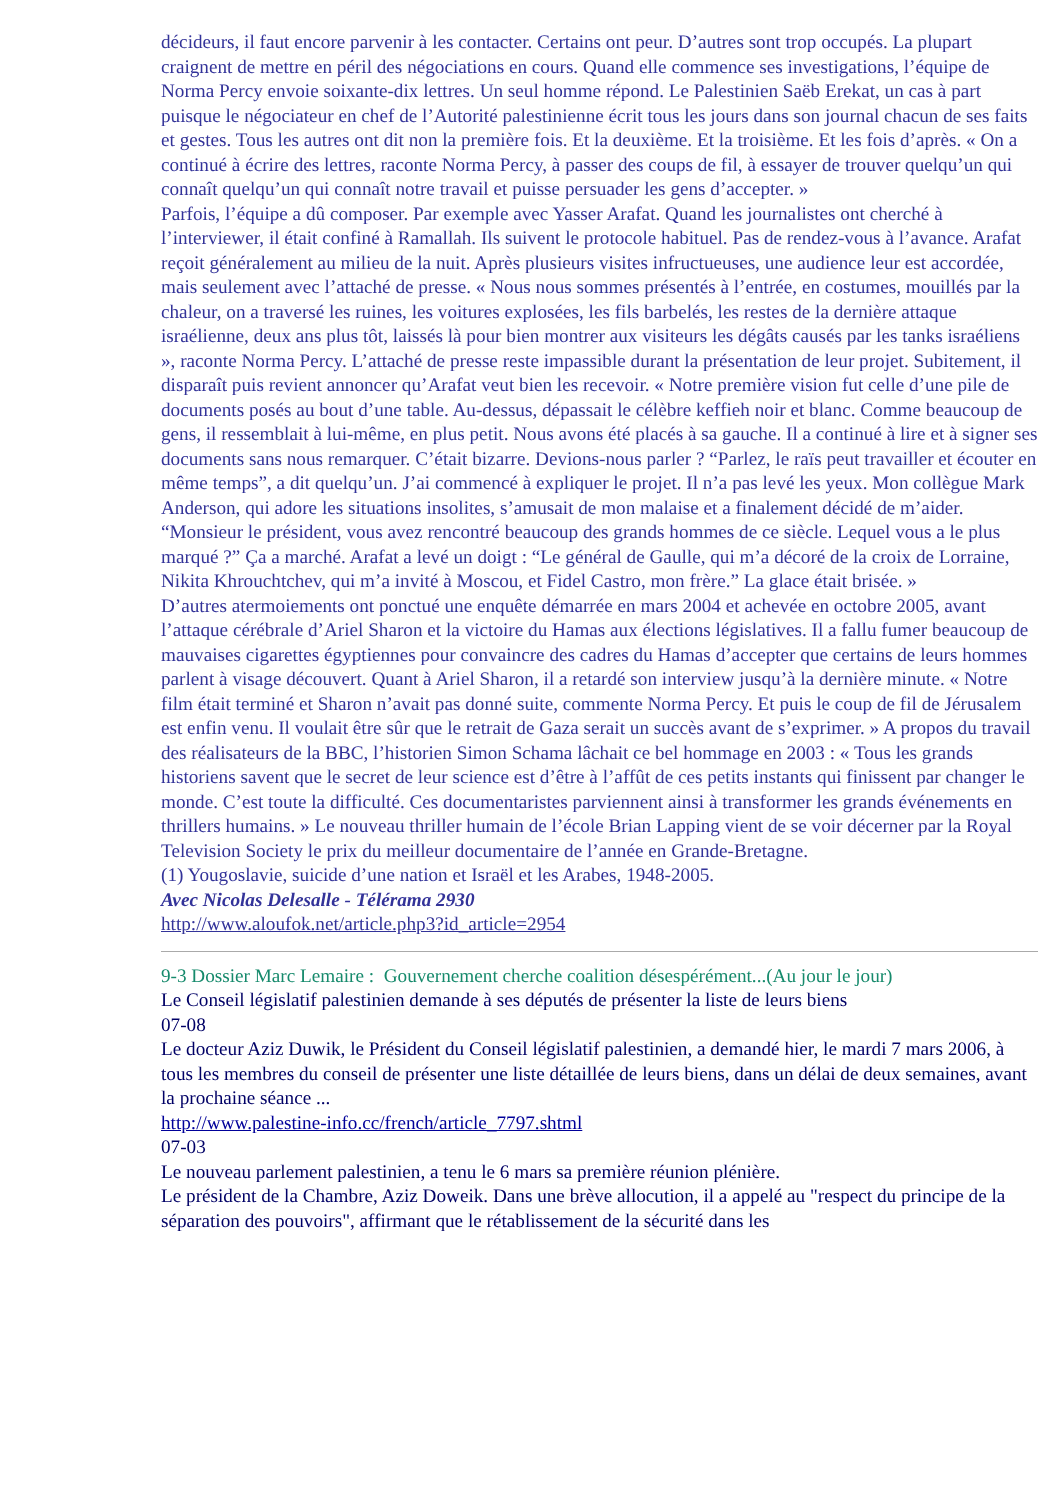décideurs, il faut encore parvenir à les contacter. Certains ont peur. D’autres sont trop occupés. La plupart craignent de mettre en péril des négociations en cours. Quand elle commence ses investigations, l’équipe de Norma Percy envoie soixante-dix lettres. Un seul homme répond. Le Palestinien Saëb Erekat, un cas à part puisque le négociateur en chef de l’Autorité palestinienne écrit tous les jours dans son journal chacun de ses faits et gestes. Tous les autres ont dit non la première fois. Et la deuxième. Et la troisième. Et les fois d’après. « On a continué à écrire des lettres, raconte Norma Percy, à passer des coups de fil, à essayer de trouver quelqu’un qui connaît quelqu’un qui connaît notre travail et puisse persuader les gens d’accepter. »
Parfois, l’équipe a dû composer. Par exemple avec Yasser Arafat. Quand les journalistes ont cherché à l’interviewer, il était confiné à Ramallah. Ils suivent le protocole habituel. Pas de rendez-vous à l’avance. Arafat reçoit généralement au milieu de la nuit. Après plusieurs visites infructueuses, une audience leur est accordée, mais seulement avec l’attaché de presse. « Nous nous sommes présentés à l’entrée, en costumes, mouillés par la chaleur, on a traversé les ruines, les voitures explosées, les fils barbelés, les restes de la dernière attaque israélienne, deux ans plus tôt, laissés là pour bien montrer aux visiteurs les dégâts causés par les tanks israéliens », raconte Norma Percy. L’attaché de presse reste impassible durant la présentation de leur projet. Subitement, il disparaît puis revient annoncer qu’Arafat veut bien les recevoir. « Notre première vision fut celle d’une pile de documents posés au bout d’une table. Au-dessus, dépassait le célèbre keffieh noir et blanc. Comme beaucoup de gens, il ressemblait à lui-même, en plus petit. Nous avons été placés à sa gauche. Il a continué à lire et à signer ses documents sans nous remarquer. C’était bizarre. Devions-nous parler ? “Parlez, le raïs peut travailler et écouter en même temps”, a dit quelqu’un. J’ai commencé à expliquer le projet. Il n’a pas levé les yeux. Mon collègue Mark Anderson, qui adore les situations insolites, s’amusait de mon malaise et a finalement décidé de m’aider. “Monsieur le président, vous avez rencontré beaucoup des grands hommes de ce siècle. Lequel vous a le plus marqué ?” Ça a marché. Arafat a levé un doigt : “Le général de Gaulle, qui m’a décoré de la croix de Lorraine, Nikita Khrouchtchev, qui m’a invité à Moscou, et Fidel Castro, mon frère.” La glace était brisée. »
D’autres atermoiements ont ponctué une enquête démarrée en mars 2004 et achevée en octobre 2005, avant l’attaque cérébrale d’Ariel Sharon et la victoire du Hamas aux élections législatives. Il a fallu fumer beaucoup de mauvaises cigarettes égyptiennes pour convaincre des cadres du Hamas d’accepter que certains de leurs hommes parlent à visage découvert. Quant à Ariel Sharon, il a retardé son interview jusqu’à la dernière minute. « Notre film était terminé et Sharon n’avait pas donné suite, commente Norma Percy. Et puis le coup de fil de Jérusalem est enfin venu. Il voulait être sûr que le retrait de Gaza serait un succès avant de s’exprimer. » A propos du travail des réalisateurs de la BBC, l’historien Simon Schama lâchait ce bel hommage en 2003 : « Tous les grands historiens savent que le secret de leur science est d’être à l’affût de ces petits instants qui finissent par changer le monde. C’est toute la difficulté. Ces documentaristes parviennent ainsi à transformer les grands événements en thrillers humains. » Le nouveau thriller humain de l’école Brian Lapping vient de se voir décerner par la Royal Television Society le prix du meilleur documentaire de l’année en Grande-Bretagne.
(1) Yougoslavie, suicide d’une nation et Israël et les Arabes, 1948-2005.
Avec Nicolas Delesalle - Télérama 2930
http://www.aloufok.net/article.php3?id_article=2954
9-3 Dossier Marc Lemaire : Gouvernement cherche coalition désespérément...(Au jour le jour)
Le Conseil législatif palestinien demande à ses députés de présenter la liste de leurs biens
07-08
Le docteur Aziz Duwik, le Président du Conseil législatif palestinien, a demandé hier, le mardi 7 mars 2006, à tous les membres du conseil de présenter une liste détaillée de leurs biens, dans un délai de deux semaines, avant la prochaine séance ...
http://www.palestine-info.cc/french/article_7797.shtml
07-03
Le nouveau parlement palestinien, a tenu le 6 mars sa première réunion plénière.
Le président de la Chambre, Aziz Doweik. Dans une brève allocution, il a appelé au "respect du principe de la séparation des pouvoirs", affirmant que le rétablissement de la sécurité dans les